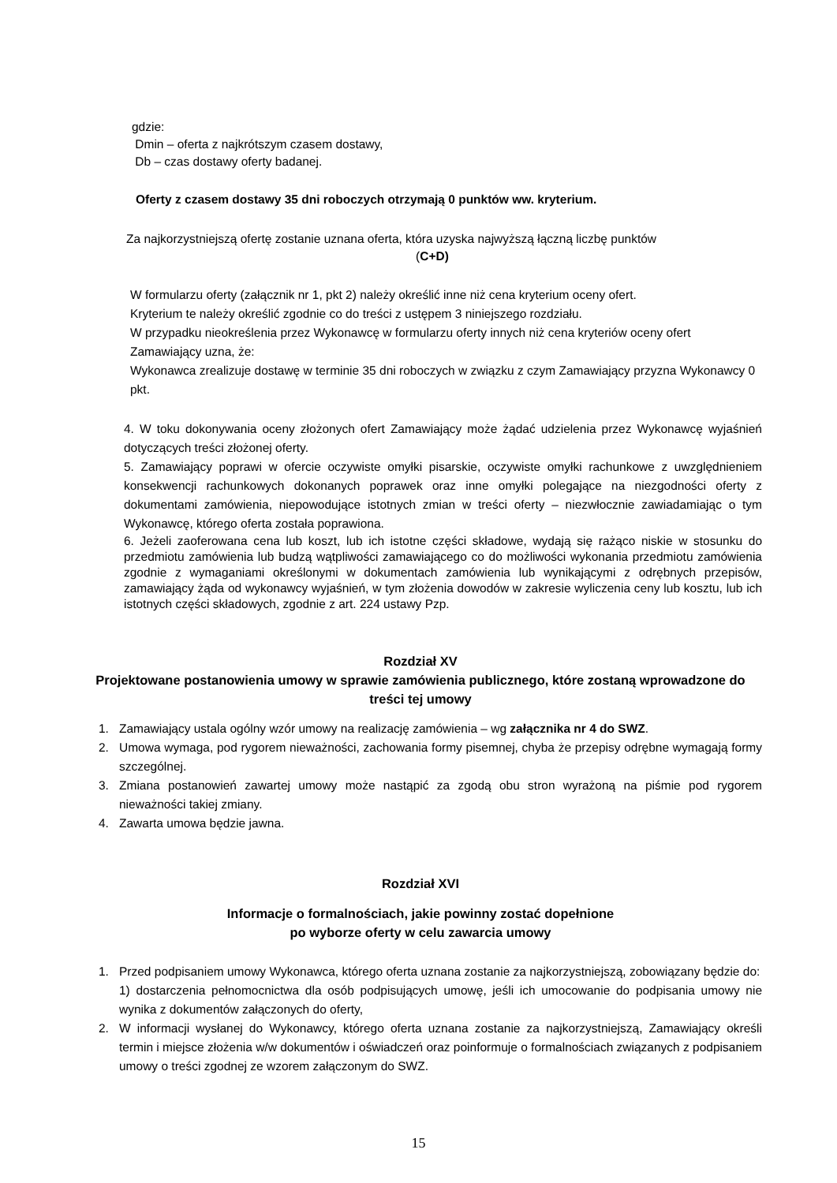gdzie:
Dmin – oferta z najkrótszym czasem dostawy,
Db – czas dostawy oferty badanej.
Oferty z czasem dostawy 35 dni roboczych otrzymają 0 punktów ww. kryterium.
Za najkorzystniejszą ofertę zostanie uznana oferta, która uzyska najwyższą łączną liczbę punktów
(C+D)
W formularzu oferty (załącznik nr 1, pkt 2) należy określić inne niż cena kryterium oceny ofert.
Kryterium te należy określić zgodnie co do treści z ustępem 3 niniejszego rozdziału.
W przypadku nieokreślenia przez Wykonawcę w formularzu oferty innych niż cena kryteriów oceny ofert Zamawiający uzna, że:
Wykonawca zrealizuje dostawę w terminie 35 dni roboczych w związku z czym Zamawiający przyzna Wykonawcy 0 pkt.
4. W toku dokonywania oceny złożonych ofert Zamawiający może żądać udzielenia przez Wykonawcę wyjaśnień dotyczących treści złożonej oferty.
5. Zamawiający poprawi w ofercie oczywiste omyłki pisarskie, oczywiste omyłki rachunkowe z uwzględnieniem konsekwencji rachunkowych dokonanych poprawek oraz inne omyłki polegające na niezgodności oferty z dokumentami zamówienia, niepowodujące istotnych zmian w treści oferty – niezwłocznie zawiadamiając o tym Wykonawcę, którego oferta została poprawiona.
6. Jeżeli zaoferowana cena lub koszt, lub ich istotne części składowe, wydają się rażąco niskie w stosunku do przedmiotu zamówienia lub budzą wątpliwości zamawiającego co do możliwości wykonania przedmiotu zamówienia zgodnie z wymaganiami określonymi w dokumentach zamówienia lub wynikającymi z odrębnych przepisów, zamawiający żąda od wykonawcy wyjaśnień, w tym złożenia dowodów w zakresie wyliczenia ceny lub kosztu, lub ich istotnych części składowych, zgodnie z art. 224 ustawy Pzp.
Rozdział XV
Projektowane postanowienia umowy w sprawie zamówienia publicznego, które zostaną wprowadzone do treści tej umowy
1. Zamawiający ustala ogólny wzór umowy na realizację zamówienia – wg załącznika nr 4 do SWZ.
2. Umowa wymaga, pod rygorem nieważności, zachowania formy pisemnej, chyba że przepisy odrębne wymagają formy szczególnej.
3. Zmiana postanowień zawartej umowy może nastąpić za zgodą obu stron wyrażoną na piśmie pod rygorem nieważności takiej zmiany.
4. Zawarta umowa będzie jawna.
Rozdział XVI
Informacje o formalnościach, jakie powinny zostać dopełnione
po wyborze oferty w celu zawarcia umowy
1. Przed podpisaniem umowy Wykonawca, którego oferta uznana zostanie za najkorzystniejszą, zobowiązany będzie do:
1) dostarczenia pełnomocnictwa dla osób podpisujących umowę, jeśli ich umocowanie do podpisania umowy nie wynika z dokumentów załączonych do oferty,
2. W informacji wysłanej do Wykonawcy, którego oferta uznana zostanie za najkorzystniejszą, Zamawiający określi termin i miejsce złożenia w/w dokumentów i oświadczeń oraz poinformuje o formalnościach związanych z podpisaniem umowy o treści zgodnej ze wzorem załączonym do SWZ.
15